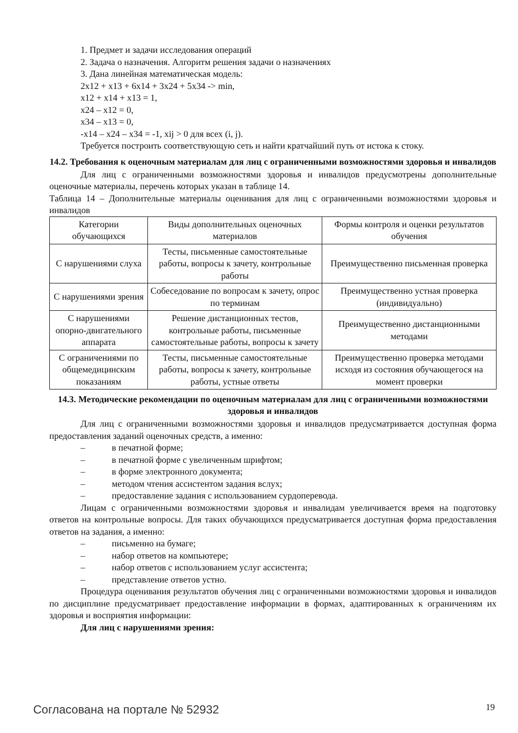1. Предмет и задачи исследования операций
2. Задача о назначения. Алгоритм решения задачи о назначениях
3. Дана линейная математическая модель:
2x12 + x13 + 6x14 + 3x24 + 5x34 -> min,
x12 + x14 + x13 = 1,
x24 – x12 = 0,
x34 – x13 = 0,
-x14 – x24 – x34 = -1, xij > 0 для всех (i, j).
Требуется построить соответствующую сеть и найти кратчайший путь от истока к стоку.
14.2. Требования к оценочным материалам для лиц с ограниченными возможностями здоровья и инвалидов
Для лиц с ограниченными возможностями здоровья и инвалидов предусмотрены дополнительные оценочные материалы, перечень которых указан в таблице 14.
Таблица 14 – Дополнительные материалы оценивания для лиц с ограниченными возможностями здоровья и инвалидов
| Категории обучающихся | Виды дополнительных оценочных материалов | Формы контроля и оценки результатов обучения |
| С нарушениями слуха | Тесты, письменные самостоятельные работы, вопросы к зачету, контрольные работы | Преимущественно письменная проверка |
| С нарушениями зрения | Собеседование по вопросам к зачету, опрос по терминам | Преимущественно устная проверка (индивидуально) |
| С нарушениями опорно-двигательного аппарата | Решение дистанционных тестов, контрольные работы, письменные самостоятельные работы, вопросы к зачету | Преимущественно дистанционными методами |
| С ограничениями по общемедицинским показаниям | Тесты, письменные самостоятельные работы, вопросы к зачету, контрольные работы, устные ответы | Преимущественно проверка методами исходя из состояния обучающегося на момент проверки |
14.3. Методические рекомендации по оценочным материалам для лиц с ограниченными возможностями здоровья и инвалидов
Для лиц с ограниченными возможностями здоровья и инвалидов предусматривается доступная форма предоставления заданий оценочных средств, а именно:
– в печатной форме;
– в печатной форме с увеличенным шрифтом;
– в форме электронного документа;
– методом чтения ассистентом задания вслух;
– предоставление задания с использованием сурдоперевода.
Лицам с ограниченными возможностями здоровья и инвалидам увеличивается время на подготовку ответов на контрольные вопросы. Для таких обучающихся предусматривается доступная форма предоставления ответов на задания, а именно:
– письменно на бумаге;
– набор ответов на компьютере;
– набор ответов с использованием услуг ассистента;
– представление ответов устно.
Процедура оценивания результатов обучения лиц с ограниченными возможностями здоровья и инвалидов по дисциплине предусматривает предоставление информации в формах, адаптированных к ограничениям их здоровья и восприятия информации:
Для лиц с нарушениями зрения:
Согласована на портале № 52932 19